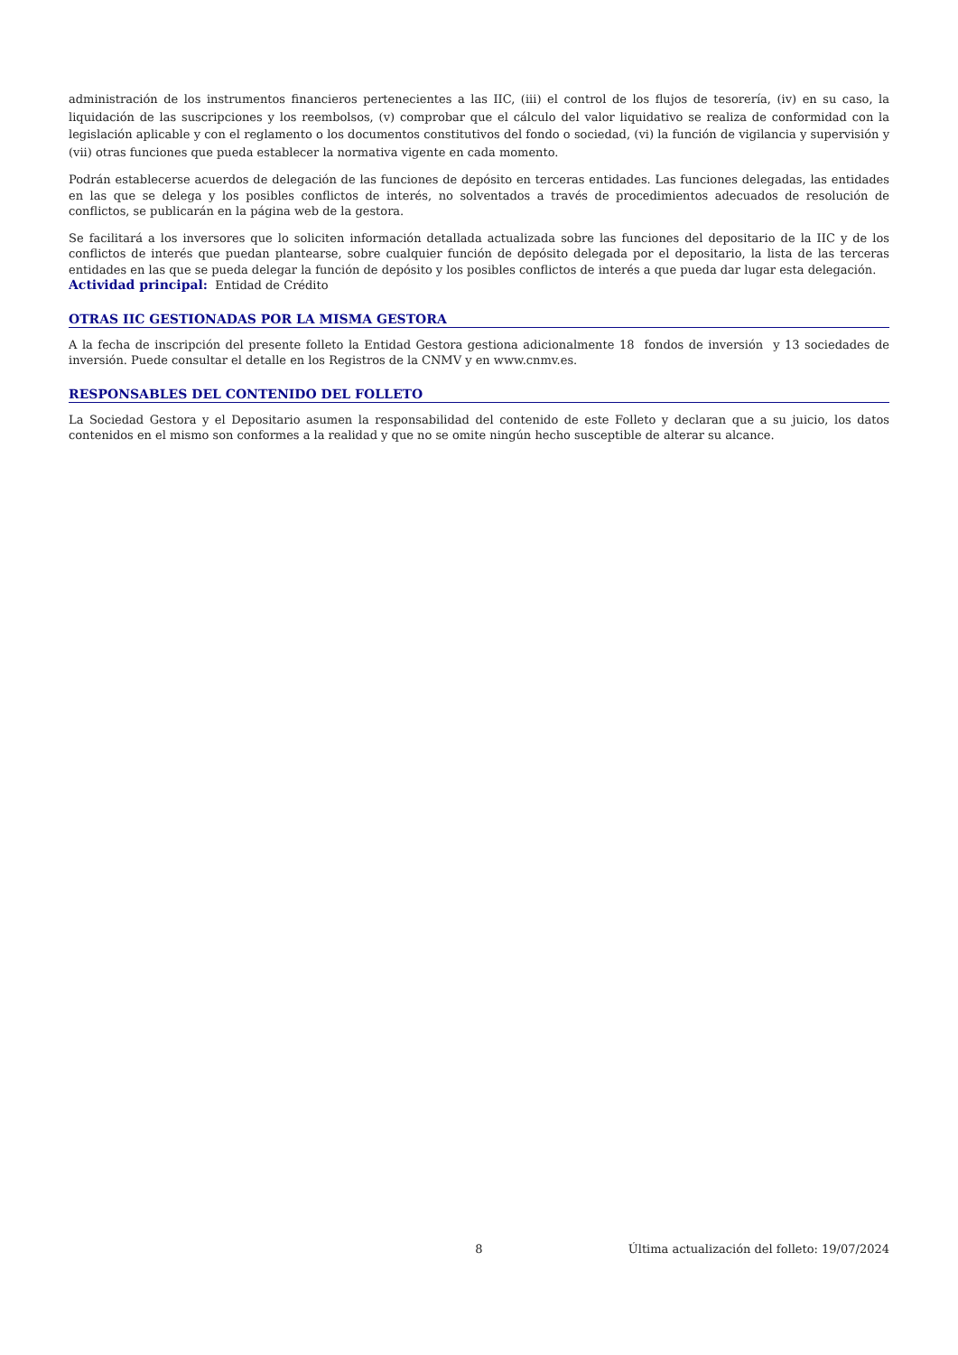administración de los instrumentos financieros pertenecientes a las IIC, (iii) el control de los flujos de tesorería, (iv) en su caso, la liquidación de las suscripciones y los reembolsos, (v) comprobar que el cálculo del valor liquidativo se realiza de conformidad con la legislación aplicable y con el reglamento o los documentos constitutivos del fondo o sociedad, (vi) la función de vigilancia y supervisión y (vii) otras funciones que pueda establecer la normativa vigente en cada momento.
Podrán establecerse acuerdos de delegación de las funciones de depósito en terceras entidades. Las funciones delegadas, las entidades en las que se delega y los posibles conflictos de interés, no solventados a través de procedimientos adecuados de resolución de conflictos, se publicarán en la página web de la gestora.
Se facilitará a los inversores que lo soliciten información detallada actualizada sobre las funciones del depositario de la IIC y de los conflictos de interés que puedan plantearse, sobre cualquier función de depósito delegada por el depositario, la lista de las terceras entidades en las que se pueda delegar la función de depósito y los posibles conflictos de interés a que pueda dar lugar esta delegación.
Actividad principal: Entidad de Crédito
OTRAS IIC GESTIONADAS POR LA MISMA GESTORA
A la fecha de inscripción del presente folleto la Entidad Gestora gestiona adicionalmente 18 fondos de inversión y 13 sociedades de inversión. Puede consultar el detalle en los Registros de la CNMV y en www.cnmv.es.
RESPONSABLES DEL CONTENIDO DEL FOLLETO
La Sociedad Gestora y el Depositario asumen la responsabilidad del contenido de este Folleto y declaran que a su juicio, los datos contenidos en el mismo son conformes a la realidad y que no se omite ningún hecho susceptible de alterar su alcance.
8 Última actualización del folleto: 19/07/2024